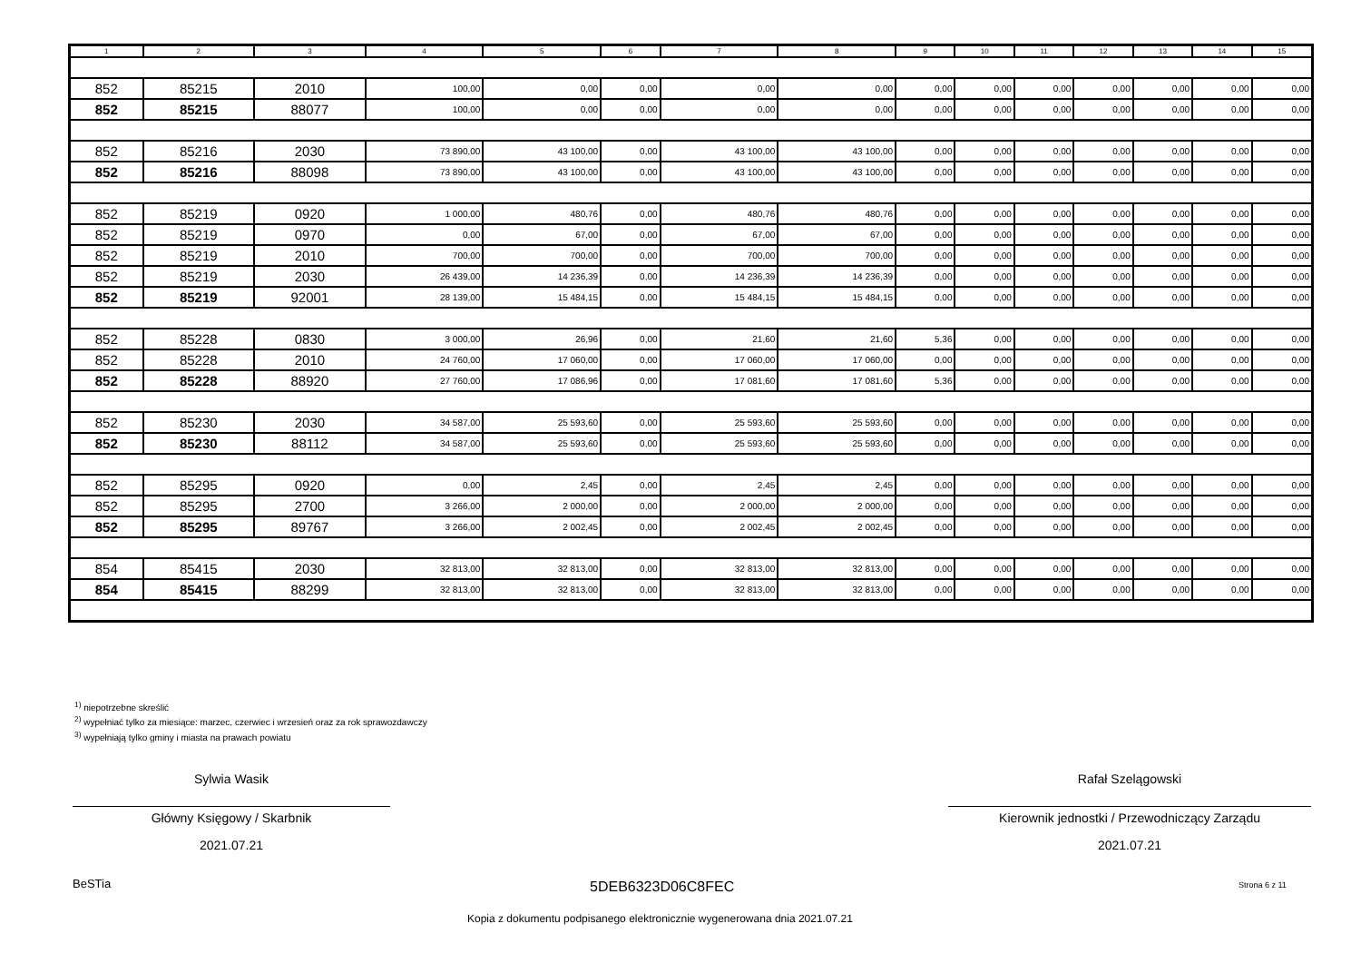| 1 | 2 | 3 | 4 | 5 | 6 | 7 | 8 | 9 | 10 | 11 | 12 | 13 | 14 | 15 |
| --- | --- | --- | --- | --- | --- | --- | --- | --- | --- | --- | --- | --- | --- | --- |
| 852 | 85215 | 2010 | 100,00 | 0,00 | 0,00 | 0,00 | 0,00 | 0,00 | 0,00 | 0,00 | 0,00 | 0,00 | 0,00 | 0,00 |
| 852 | 85215 | 88077 | 100,00 | 0,00 | 0,00 | 0,00 | 0,00 | 0,00 | 0,00 | 0,00 | 0,00 | 0,00 | 0,00 | 0,00 |
| 852 | 85216 | 2030 | 73 890,00 | 43 100,00 | 0,00 | 43 100,00 | 43 100,00 | 0,00 | 0,00 | 0,00 | 0,00 | 0,00 | 0,00 | 0,00 |
| 852 | 85216 | 88098 | 73 890,00 | 43 100,00 | 0,00 | 43 100,00 | 43 100,00 | 0,00 | 0,00 | 0,00 | 0,00 | 0,00 | 0,00 | 0,00 |
| 852 | 85219 | 0920 | 1 000,00 | 480,76 | 0,00 | 480,76 | 480,76 | 0,00 | 0,00 | 0,00 | 0,00 | 0,00 | 0,00 | 0,00 |
| 852 | 85219 | 0970 | 0,00 | 67,00 | 0,00 | 67,00 | 67,00 | 0,00 | 0,00 | 0,00 | 0,00 | 0,00 | 0,00 | 0,00 |
| 852 | 85219 | 2010 | 700,00 | 700,00 | 0,00 | 700,00 | 700,00 | 0,00 | 0,00 | 0,00 | 0,00 | 0,00 | 0,00 | 0,00 |
| 852 | 85219 | 2030 | 26 439,00 | 14 236,39 | 0,00 | 14 236,39 | 14 236,39 | 0,00 | 0,00 | 0,00 | 0,00 | 0,00 | 0,00 | 0,00 |
| 852 | 85219 | 92001 | 28 139,00 | 15 484,15 | 0,00 | 15 484,15 | 15 484,15 | 0,00 | 0,00 | 0,00 | 0,00 | 0,00 | 0,00 | 0,00 |
| 852 | 85228 | 0830 | 3 000,00 | 26,96 | 0,00 | 21,60 | 21,60 | 5,36 | 0,00 | 0,00 | 0,00 | 0,00 | 0,00 | 0,00 |
| 852 | 85228 | 2010 | 24 760,00 | 17 060,00 | 0,00 | 17 060,00 | 17 060,00 | 0,00 | 0,00 | 0,00 | 0,00 | 0,00 | 0,00 | 0,00 |
| 852 | 85228 | 88920 | 27 760,00 | 17 086,96 | 0,00 | 17 081,60 | 17 081,60 | 5,36 | 0,00 | 0,00 | 0,00 | 0,00 | 0,00 | 0,00 |
| 852 | 85230 | 2030 | 34 587,00 | 25 593,60 | 0,00 | 25 593,60 | 25 593,60 | 0,00 | 0,00 | 0,00 | 0,00 | 0,00 | 0,00 | 0,00 |
| 852 | 85230 | 88112 | 34 587,00 | 25 593,60 | 0,00 | 25 593,60 | 25 593,60 | 0,00 | 0,00 | 0,00 | 0,00 | 0,00 | 0,00 | 0,00 |
| 852 | 85295 | 0920 | 0,00 | 2,45 | 0,00 | 2,45 | 2,45 | 0,00 | 0,00 | 0,00 | 0,00 | 0,00 | 0,00 | 0,00 |
| 852 | 85295 | 2700 | 3 266,00 | 2 000,00 | 0,00 | 2 000,00 | 2 000,00 | 0,00 | 0,00 | 0,00 | 0,00 | 0,00 | 0,00 | 0,00 |
| 852 | 85295 | 89767 | 3 266,00 | 2 002,45 | 0,00 | 2 002,45 | 2 002,45 | 0,00 | 0,00 | 0,00 | 0,00 | 0,00 | 0,00 | 0,00 |
| 854 | 85415 | 2030 | 32 813,00 | 32 813,00 | 0,00 | 32 813,00 | 32 813,00 | 0,00 | 0,00 | 0,00 | 0,00 | 0,00 | 0,00 | 0,00 |
| 854 | 85415 | 88299 | 32 813,00 | 32 813,00 | 0,00 | 32 813,00 | 32 813,00 | 0,00 | 0,00 | 0,00 | 0,00 | 0,00 | 0,00 | 0,00 |
<sup>1)</sup> niepotrzebne skreślić
<sup>2)</sup> wypełniać tylko za miesiące: marzec, czerwiec i wrzesień oraz za rok sprawozdawczy
<sup>3)</sup> wypełniają tylko gminy i miasta na prawach powiatu
Sylwia Wasik
Główny Księgowy / Skarbnik
2021.07.21
Rafał Szelągowski
Kierownik jednostki / Przewodniczący Zarządu
2021.07.21
BeSTia 5DEB6323D06C8FEC Strona 6 z 11
Kopia z dokumentu podpisanego elektronicznie wygenerowana dnia 2021.07.21